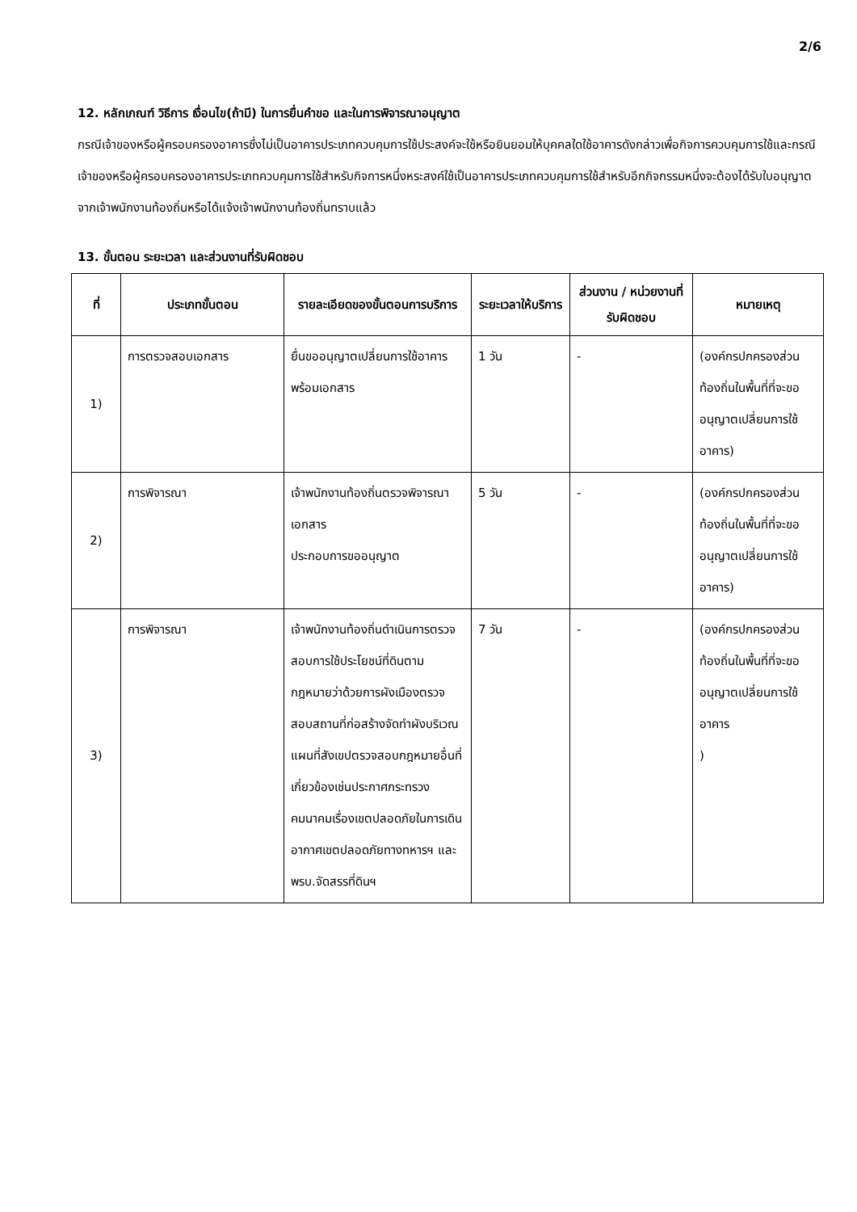2/6
12. หลักเกณฑ์ วิธีการ เงื่อนไข(ถ้ามี) ในการยื่นคำขอ และในการพิจารณาอนุญาต
กรณีเจ้าของหรือผู้ครอบครองอาคารซึ่งไม่เป็นอาคารประเภทควบคุมการใช้ประสงค์จะใช้หรือยินยอมให้บุคคลใดใช้อาคารดังกล่าวเพื่อกิจการควบคุมการใช้และกรณีเจ้าของหรือผู้ครอบครองอาคารประเภทควบคุมการใช้สำหรับกิจการหนึ่งหระสงค์ใช้เป็นอาคารประเภทควบคุมการใช้สำหรับอีกกิจกรรมหนึ่งจะต้องได้รับใบอนุญาตจากเจ้าพนักงานท้องถิ่นหรือได้แจ้งเจ้าพนักงานท้องถิ่นทราบแล้ว
13. ขั้นตอน ระยะเวลา และส่วนงานที่รับผิดชอบ
| ที่ | ประเภทขั้นตอน | รายละเอียดของขั้นตอนการบริการ | ระยะเวลาให้บริการ | ส่วนงาน / หน่วยงานที่รับผิดชอบ | หมายเหตุ |
| --- | --- | --- | --- | --- | --- |
| 1) | การตรวจสอบเอกสาร | ยื่นขออนุญาตเปลี่ยนการใช้อาคารพร้อมเอกสาร | 1 วัน | - | (องค์กรปกครองส่วนท้องถิ่นในพื้นที่ที่จะขออนุญาตเปลี่ยนการใช้อาคาร) |
| 2) | การพิจารณา | เจ้าพนักงานท้องถิ่นตรวจพิจารณาเอกสาร ประกอบการขออนุญาต | 5 วัน | - | (องค์กรปกครองส่วนท้องถิ่นในพื้นที่ที่จะขออนุญาตเปลี่ยนการใช้อาคาร) |
| 3) | การพิจารณา | เจ้าพนักงานท้องถิ่นดำเนินการตรวจสอบการใช้ประโยชน์ที่ดินตามกฎหมายว่าด้วยการผังเมืองตรวจสอบสถานที่ก่อสร้างจัดทำผังบริเวณแผนที่สังเขปตรวจสอบกฎหมายอื่นที่เกี่ยวข้องเช่นประกาศกระทรวงคมนาคมเรื่องเขตปลอดภัยในการเดินอากาศเขตปลอดภัยทางทหารฯ และพรบ.จัดสรรที่ดินฯ | 7 วัน | - | (องค์กรปกครองส่วนท้องถิ่นในพื้นที่ที่จะขออนุญาตเปลี่ยนการใช้อาคาร ) |